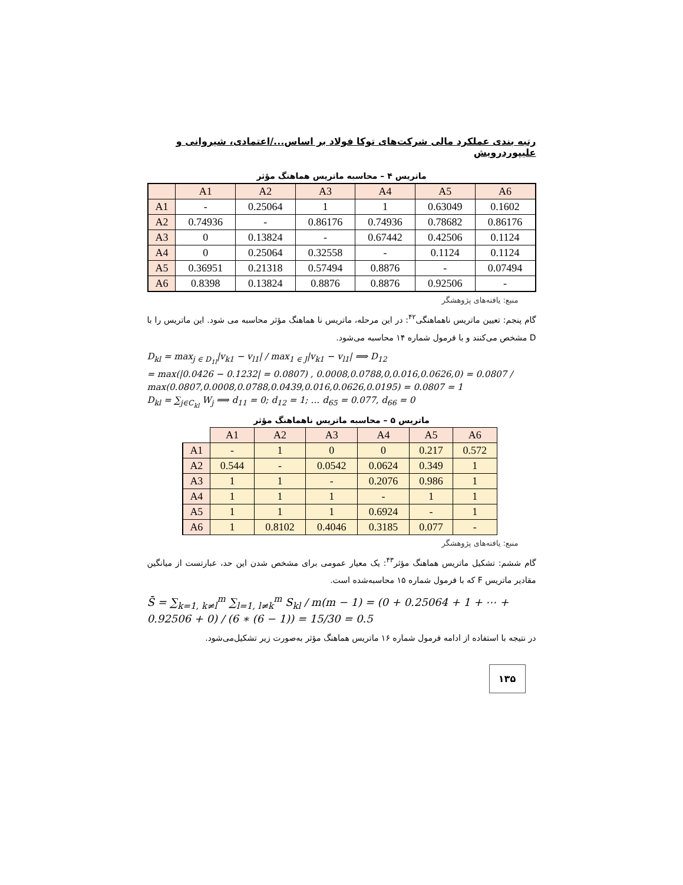رتبه بندی عملکرد مالی شرکت‌های توکا فولاد بر اساس.../اعتمادی، شیروانی و علیپوردرویش
ماتریس ۴ – محاسبه ماتریس هماهنگ مؤثر
| | A1 | A2 | A3 | A4 | A5 | A6 |
| --- | --- | --- | --- | --- | --- | --- |
| A1 | - | 0.25064 | 1 | 1 | 0.63049 | 0.1602 |
| A2 | 0.74936 | - | 0.86176 | 0.74936 | 0.78682 | 0.86176 |
| A3 | 0 | 0.13824 | - | 0.67442 | 0.42506 | 0.1124 |
| A4 | 0 | 0.25064 | 0.32558 | - | 0.1124 | 0.1124 |
| A5 | 0.36951 | 0.21318 | 0.57494 | 0.8876 | - | 0.07494 |
| A6 | 0.8398 | 0.13824 | 0.8876 | 0.8876 | 0.92506 | - |
منبع: یافته‌های پژوهشگر
گام پنجم: تعیین ماتریس ناهماهنگی<sup>۴۲</sup>: در این مرحله، ماتریس نا هماهنگ مؤثر محاسبه می شود. این ماتریس را با D مشخص می‌کنند و با فرمول شماره ۱۴ محاسبه می‌شود.
D<sub>kl</sub> = max<sub>j ∈ D<sub>1l</sub></sub>|v<sub>k1</sub> − v<sub>l1</sub>| / max<sub>1 ∈ J</sub>|v<sub>k1</sub> − v<sub>l1</sub>| ⟹ D<sub>12</sub>
= max(|0.0426 − 0.1232| = 0.0807) , 0.0008,0.0788,0,0.016,0.0626,0) = 0.0807 / max(0.0807,0.0008,0.0788,0.0439,0.016,0.0626,0.0195) = 0.0807 = 1
D<sub>kl</sub> = ∑<sub>j∈C<sub>kl</sub></sub> W<sub>j</sub> ⟹ d<sub>11</sub> = 0; d<sub>12</sub> = 1; … d<sub>65</sub> = 0.077, d<sub>66</sub> = 0
ماتریس ۵ – محاسبه ماتریس ناهماهنگ مؤثر
| | A1 | A2 | A3 | A4 | A5 | A6 |
| --- | --- | --- | --- | --- | --- | --- |
| A1 | - | 1 | 0 | 0 | 0.217 | 0.572 |
| A2 | 0.544 | - | 0.0542 | 0.0624 | 0.349 | 1 |
| A3 | 1 | 1 | - | 0.2076 | 0.986 | 1 |
| A4 | 1 | 1 | 1 | - | 1 | 1 |
| A5 | 1 | 1 | 1 | 0.6924 | - | 1 |
| A6 | 1 | 0.8102 | 0.4046 | 0.3185 | 0.077 | - |
منبع: یافته‌های پژوهشگر
گام ششم: تشکیل ماتریس هماهنگ مؤثر<sup>۴۳</sup>: یک معیار عمومی برای مشخص شدن این حد، عبارتست از میانگین مقادیر ماتریس F که با فرمول شماره ۱۵ محاسبه‌شده است.
S̄ = ∑<sub>k=1, k≠l</sub><sup>m</sup> ∑<sub>l=1, l≠k</sub><sup>m</sup> S<sub>kl</sub> / m(m − 1) = (0 + 0.25064 + 1 + ⋯ + 0.92506 + 0) / (6 ∗ (6 − 1)) = 15/30 = 0.5
در نتیجه با استفاده از ادامه فرمول شماره ۱۶ ماتریس هماهنگ مؤثر به‌صورت زیر تشکیل‌می‌شود.
۱۳۵